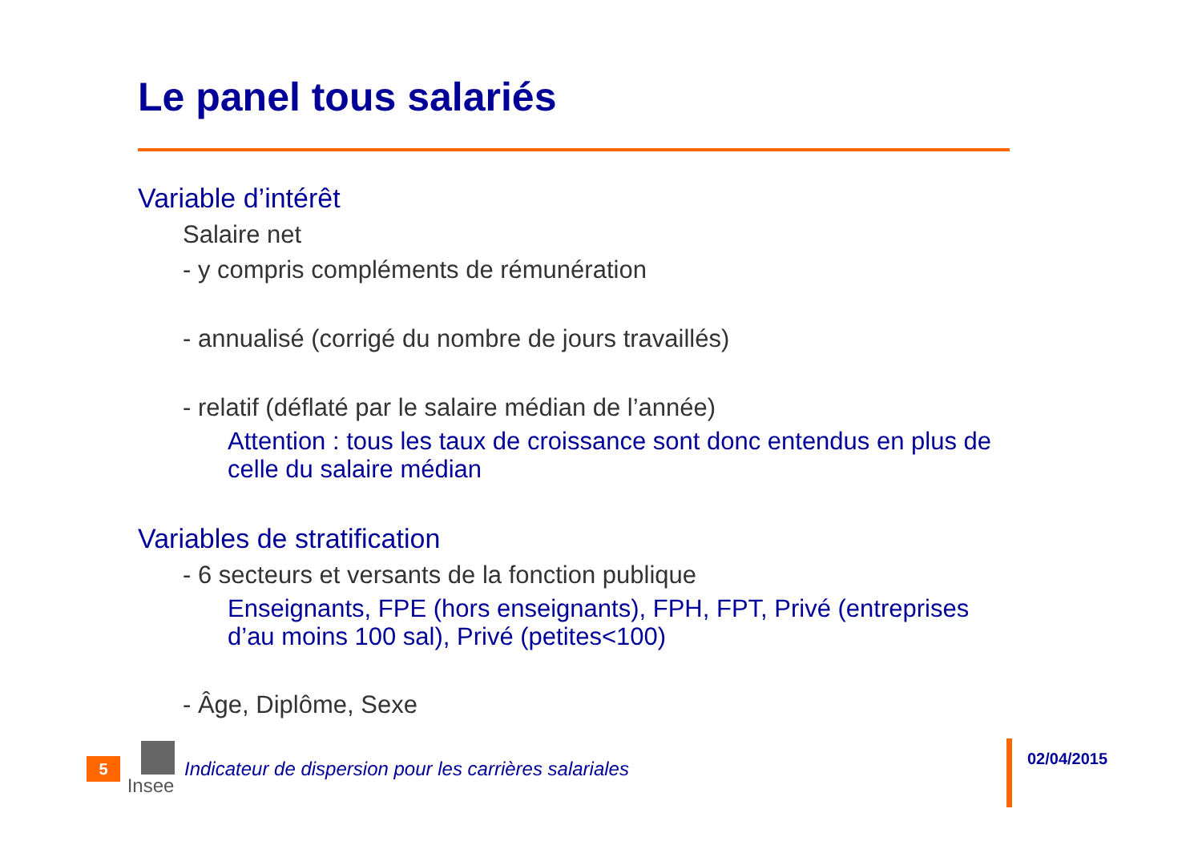Le panel tous salariés
Variable d’intérêt
Salaire net
- y compris compléments de rémunération
- annualisé (corrigé du nombre de jours travaillés)
- relatif (déflaté par le salaire médian de l’année)
Attention : tous les taux de croissance sont donc entendus en plus de celle du salaire médian
Variables de stratification
- 6 secteurs et versants de la fonction publique
Enseignants, FPE (hors enseignants), FPH, FPT, Privé (entreprises d’au moins 100 sal), Privé (petites<100)
- Âge, Diplôme, Sexe
5
Insee
Indicateur de dispersion pour les carrières salariales
02/04/2015